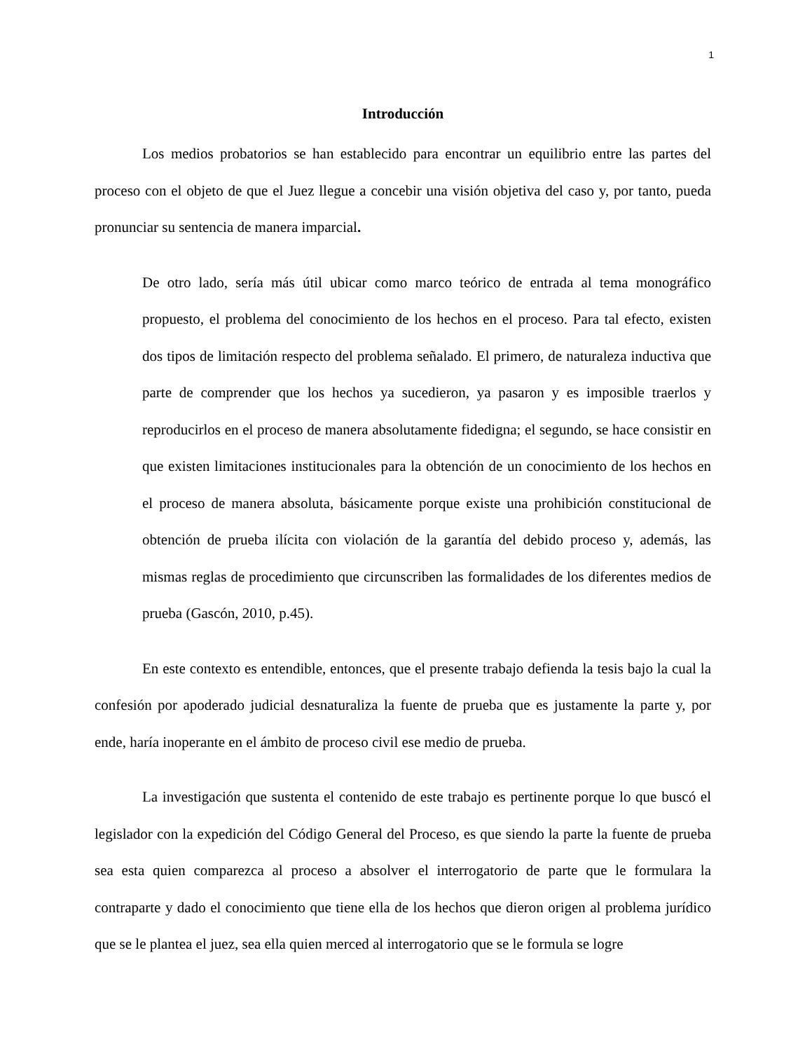1
Introducción
Los medios probatorios se han establecido para encontrar un equilibrio entre las partes del proceso con el objeto de que el Juez llegue a concebir una visión objetiva del caso y, por tanto, pueda pronunciar su sentencia de manera imparcial.
De otro lado, sería más útil ubicar como marco teórico de entrada al tema monográfico propuesto, el problema del conocimiento de los hechos en el proceso. Para tal efecto, existen dos tipos de limitación respecto del problema señalado. El primero, de naturaleza inductiva que parte de comprender que los hechos ya sucedieron, ya pasaron y es imposible traerlos y reproducirlos en el proceso de manera absolutamente fidedigna; el segundo, se hace consistir en que existen limitaciones institucionales para la obtención de un conocimiento de los hechos en el proceso de manera absoluta, básicamente porque existe una prohibición constitucional de obtención de prueba ilícita con violación de la garantía del debido proceso y, además, las mismas reglas de procedimiento que circunscriben las formalidades de los diferentes medios de prueba (Gascón, 2010, p.45).
En este contexto es entendible, entonces, que el presente trabajo defienda la tesis bajo la cual la confesión por apoderado judicial desnaturaliza la fuente de prueba que es justamente la parte y, por ende, haría inoperante en el ámbito de proceso civil ese medio de prueba.
La investigación que sustenta el contenido de este trabajo es pertinente porque lo que buscó el legislador con la expedición del Código General del Proceso, es que siendo la parte la fuente de prueba sea esta quien comparezca al proceso a absolver el interrogatorio de parte que le formulara la contraparte y dado el conocimiento que tiene ella de los hechos que dieron origen al problema jurídico que se le plantea el juez, sea ella quien merced al interrogatorio que se le formula se logre